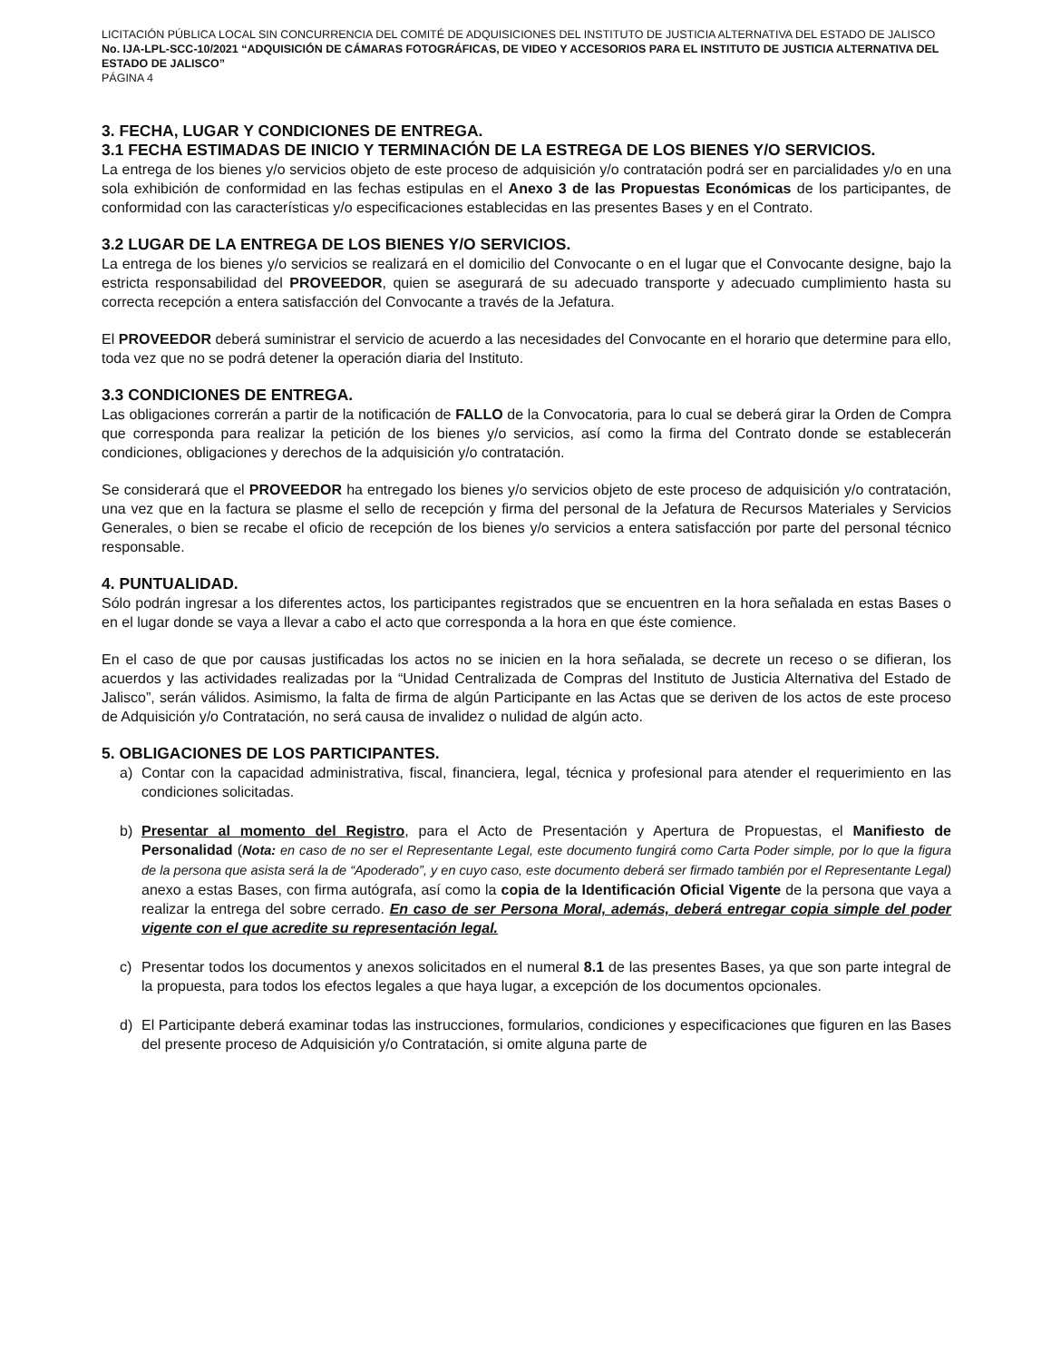LICITACIÓN PÚBLICA LOCAL SIN CONCURRENCIA DEL COMITÉ DE ADQUISICIONES DEL INSTITUTO DE JUSTICIA ALTERNATIVA DEL ESTADO DE JALISCO No. IJA-LPL-SCC-10/2021 “ADQUISICIÓN DE CÁMARAS FOTOGRÁFICAS, DE VIDEO Y ACCESORIOS PARA EL INSTITUTO DE JUSTICIA ALTERNATIVA DEL ESTADO DE JALISCO”
PÁGINA 4
3. FECHA, LUGAR Y CONDICIONES DE ENTREGA.
3.1 FECHA ESTIMADAS DE INICIO Y TERMINACIÓN DE LA ESTREGA DE LOS BIENES Y/O SERVICIOS.
La entrega de los bienes y/o servicios objeto de este proceso de adquisición y/o contratación podrá ser en parcialidades y/o en una sola exhibición de conformidad en las fechas estipulas en el Anexo 3 de las Propuestas Económicas de los participantes, de conformidad con las características y/o especificaciones establecidas en las presentes Bases y en el Contrato.
3.2 LUGAR DE LA ENTREGA DE LOS BIENES Y/O SERVICIOS.
La entrega de los bienes y/o servicios se realizará en el domicilio del Convocante o en el lugar que el Convocante designe, bajo la estricta responsabilidad del PROVEEDOR, quien se asegurará de su adecuado transporte y adecuado cumplimiento hasta su correcta recepción a entera satisfacción del Convocante a través de la Jefatura.
El PROVEEDOR deberá suministrar el servicio de acuerdo a las necesidades del Convocante en el horario que determine para ello, toda vez que no se podrá detener la operación diaria del Instituto.
3.3 CONDICIONES DE ENTREGA.
Las obligaciones correrán a partir de la notificación de FALLO de la Convocatoria, para lo cual se deberá girar la Orden de Compra que corresponda para realizar la petición de los bienes y/o servicios, así como la firma del Contrato donde se establecerán condiciones, obligaciones y derechos de la adquisición y/o contratación.
Se considerará que el PROVEEDOR ha entregado los bienes y/o servicios objeto de este proceso de adquisición y/o contratación, una vez que en la factura se plasme el sello de recepción y firma del personal de la Jefatura de Recursos Materiales y Servicios Generales, o bien se recabe el oficio de recepción de los bienes y/o servicios a entera satisfacción por parte del personal técnico responsable.
4. PUNTUALIDAD.
Sólo podrán ingresar a los diferentes actos, los participantes registrados que se encuentren en la hora señalada en estas Bases o en el lugar donde se vaya a llevar a cabo el acto que corresponda a la hora en que éste comience.
En el caso de que por causas justificadas los actos no se inicien en la hora señalada, se decrete un receso o se difieran, los acuerdos y las actividades realizadas por la “Unidad Centralizada de Compras del Instituto de Justicia Alternativa del Estado de Jalisco”, serán válidos. Asimismo, la falta de firma de algún Participante en las Actas que se deriven de los actos de este proceso de Adquisición y/o Contratación, no será causa de invalidez o nulidad de algún acto.
5. OBLIGACIONES DE LOS PARTICIPANTES.
a) Contar con la capacidad administrativa, fiscal, financiera, legal, técnica y profesional para atender el requerimiento en las condiciones solicitadas.
b) Presentar al momento del Registro, para el Acto de Presentación y Apertura de Propuestas, el Manifiesto de Personalidad (Nota: en caso de no ser el Representante Legal, este documento fungirá como Carta Poder simple, por lo que la figura de la persona que asista será la de “Apoderado”, y en cuyo caso, este documento deberá ser firmado también por el Representante Legal) anexo a estas Bases, con firma autógrafa, así como la copia de la Identificación Oficial Vigente de la persona que vaya a realizar la entrega del sobre cerrado. En caso de ser Persona Moral, además, deberá entregar copia simple del poder vigente con el que acredite su representación legal.
c) Presentar todos los documentos y anexos solicitados en el numeral 8.1 de las presentes Bases, ya que son parte integral de la propuesta, para todos los efectos legales a que haya lugar, a excepción de los documentos opcionales.
d) El Participante deberá examinar todas las instrucciones, formularios, condiciones y especificaciones que figuren en las Bases del presente proceso de Adquisición y/o Contratación, si omite alguna parte de